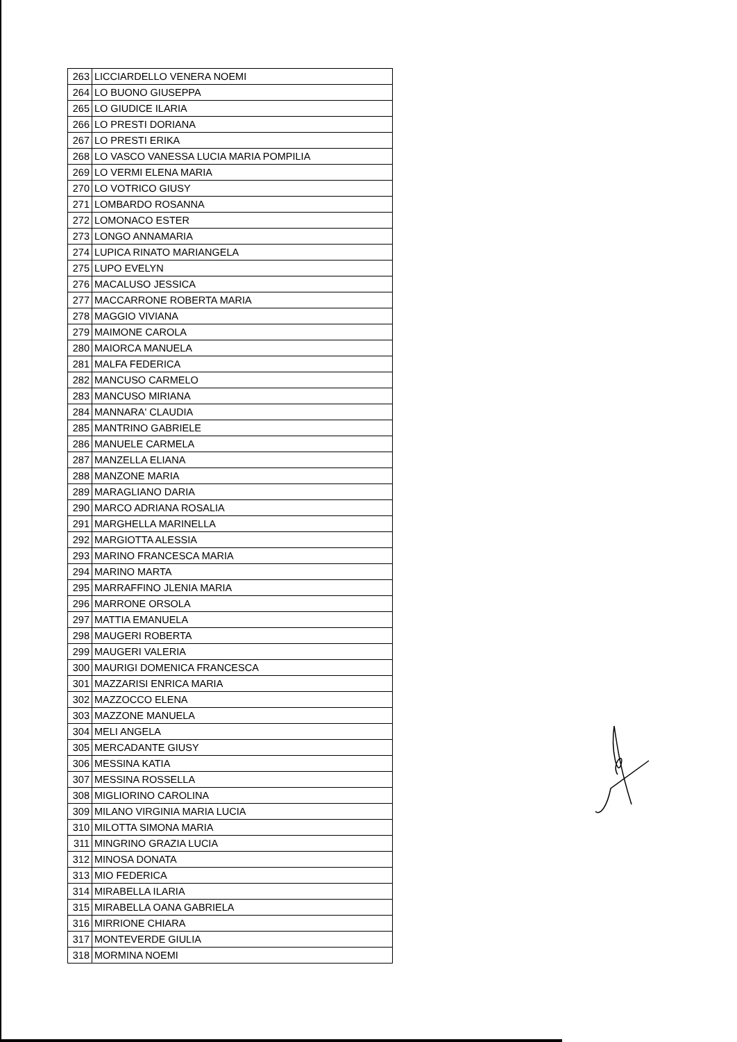| 263 | LICCIARDELLO VENERA NOEMI |
| 264 | LO BUONO GIUSEPPA |
| 265 | LO GIUDICE ILARIA |
| 266 | LO PRESTI DORIANA |
| 267 | LO PRESTI ERIKA |
| 268 | LO VASCO VANESSA LUCIA MARIA POMPILIA |
| 269 | LO VERMI ELENA MARIA |
| 270 | LO VOTRICO GIUSY |
| 271 | LOMBARDO ROSANNA |
| 272 | LOMONACO ESTER |
| 273 | LONGO ANNAMARIA |
| 274 | LUPICA RINATO MARIANGELA |
| 275 | LUPO EVELYN |
| 276 | MACALUSO JESSICA |
| 277 | MACCARRONE ROBERTA MARIA |
| 278 | MAGGIO VIVIANA |
| 279 | MAIMONE CAROLA |
| 280 | MAIORCA MANUELA |
| 281 | MALFA FEDERICA |
| 282 | MANCUSO CARMELO |
| 283 | MANCUSO MIRIANA |
| 284 | MANNARA' CLAUDIA |
| 285 | MANTRINO GABRIELE |
| 286 | MANUELE CARMELA |
| 287 | MANZELLA ELIANA |
| 288 | MANZONE MARIA |
| 289 | MARAGLIANO DARIA |
| 290 | MARCO ADRIANA ROSALIA |
| 291 | MARGHELLA MARINELLA |
| 292 | MARGIOTTA ALESSIA |
| 293 | MARINO FRANCESCA MARIA |
| 294 | MARINO MARTA |
| 295 | MARRAFFINO JLENIA MARIA |
| 296 | MARRONE ORSOLA |
| 297 | MATTIA EMANUELA |
| 298 | MAUGERI ROBERTA |
| 299 | MAUGERI VALERIA |
| 300 | MAURIGI DOMENICA FRANCESCA |
| 301 | MAZZARISI ENRICA MARIA |
| 302 | MAZZOCCO ELENA |
| 303 | MAZZONE MANUELA |
| 304 | MELI ANGELA |
| 305 | MERCADANTE GIUSY |
| 306 | MESSINA KATIA |
| 307 | MESSINA ROSSELLA |
| 308 | MIGLIORINO CAROLINA |
| 309 | MILANO VIRGINIA MARIA LUCIA |
| 310 | MILOTTA SIMONA MARIA |
| 311 | MINGRINO GRAZIA LUCIA |
| 312 | MINOSA DONATA |
| 313 | MIO FEDERICA |
| 314 | MIRABELLA ILARIA |
| 315 | MIRABELLA OANA GABRIELA |
| 316 | MIRRIONE CHIARA |
| 317 | MONTEVERDE GIULIA |
| 318 | MORMINA NOEMI |